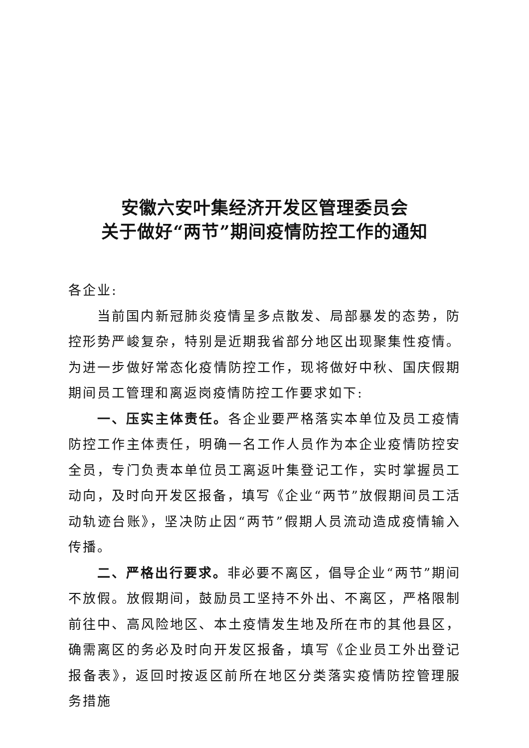安徽六安叶集经济开发区管理委员会
关于做好“两节”期间疫情防控工作的通知
各企业:
当前国内新冠肺炎疫情呈多点散发、局部暴发的态势，防控形势严峻复杂，特别是近期我省部分地区出现聚集性疫情。为进一步做好常态化疫情防控工作，现将做好中秋、国庆假期期间员工管理和离返岗疫情防控工作要求如下:
一、压实主体责任。各企业要严格落实本单位及员工疫情防控工作主体责任，明确一名工作人员作为本企业疫情防控安全员，专门负责本单位员工离返叶集登记工作，实时掌握员工动向，及时向开发区报备，填写《企业“两节”放假期间员工活动轨迹台账》，坚决防止因“两节”假期人员流动造成疫情输入传播。
二、严格出行要求。非必要不离区，倡导企业“两节”期间不放假。放假期间，鼓励员工坚持不外出、不离区，严格限制前往中、高风险地区、本土疫情发生地及所在市的其他县区，确需离区的务必及时向开发区报备，填写《企业员工外出登记报备表》，返回时按返区前所在地区分类落实疫情防控管理服务措施